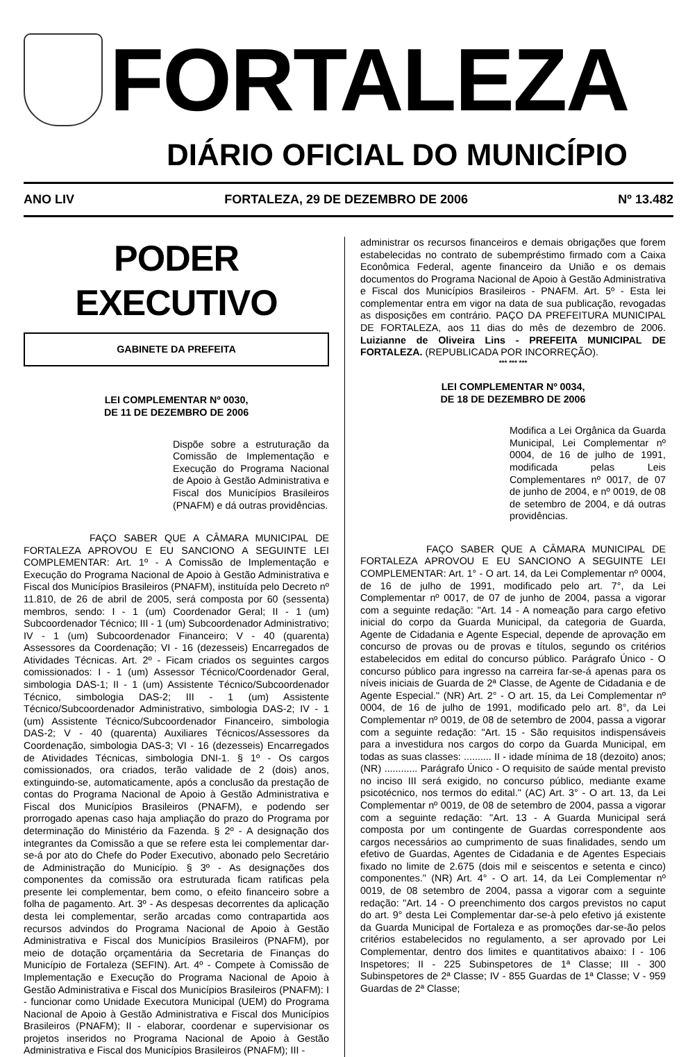FORTALEZA
DIÁRIO OFICIAL DO MUNICÍPIO
ANO LIV FORTALEZA, 29 DE DEZEMBRO DE 2006 Nº 13.482
PODER EXECUTIVO
GABINETE DA PREFEITA
LEI COMPLEMENTAR Nº 0030,
DE 11 DE DEZEMBRO DE 2006
Dispõe sobre a estruturação da Comissão de Implementação e Execução do Programa Nacional de Apoio à Gestão Administrativa e Fiscal dos Municípios Brasileiros (PNAFM) e dá outras providências.
FAÇO SABER QUE A CÂMARA MUNICIPAL DE FORTALEZA APROVOU E EU SANCIONO A SEGUINTE LEI COMPLEMENTAR: Art. 1º - A Comissão de Implementação e Execução do Programa Nacional de Apoio à Gestão Administrativa e Fiscal dos Municípios Brasileiros (PNAFM), instituída pelo Decreto nº 11.810, de 26 de abril de 2005, será composta por 60 (sessenta) membros, sendo: I - 1 (um) Coordenador Geral; II - 1 (um) Subcoordenador Técnico; III - 1 (um) Subcoordenador Administrativo; IV - 1 (um) Subcoordenador Financeiro; V - 40 (quarenta) Assessores da Coordenação; VI - 16 (dezesseis) Encarregados de Atividades Técnicas. Art. 2º - Ficam criados os seguintes cargos comissionados: I - 1 (um) Assessor Técnico/Coordenador Geral, simbologia DAS-1; II - 1 (um) Assistente Técnico/Subcoordenador Técnico, simbologia DAS-2; III - 1 (um) Assistente Técnico/Subcoordenador Administrativo, simbologia DAS-2; IV - 1 (um) Assistente Técnico/Subcoordenador Financeiro, simbologia DAS-2; V - 40 (quarenta) Auxiliares Técnicos/Assessores da Coordenação, simbologia DAS-3; VI - 16 (dezesseis) Encarregados de Atividades Técnicas, simbologia DNI-1. § 1º - Os cargos comissionados, ora criados, terão validade de 2 (dois) anos, extinguindo-se, automaticamente, após a conclusão da prestação de contas do Programa Nacional de Apoio à Gestão Administrativa e Fiscal dos Municípios Brasileiros (PNAFM), e podendo ser prorrogado apenas caso haja ampliação do prazo do Programa por determinação do Ministério da Fazenda. § 2º - A designação dos integrantes da Comissão a que se refere esta lei complementar dar-se-á por ato do Chefe do Poder Executivo, abonado pelo Secretário de Administração do Município. § 3º - As designações dos componentes da comissão ora estruturada ficam ratificas pela presente lei complementar, bem como, o efeito financeiro sobre a folha de pagamento. Art. 3º - As despesas decorrentes da aplicação desta lei complementar, serão arcadas como contrapartida aos recursos advindos do Programa Nacional de Apoio à Gestão Administrativa e Fiscal dos Municípios Brasileiros (PNAFM), por meio de dotação orçamentária da Secretaria de Finanças do Município de Fortaleza (SEFIN). Art. 4º - Compete à Comissão de Implementação e Execução do Programa Nacional de Apoio à Gestão Administrativa e Fiscal dos Municípios Brasileiros (PNAFM): I - funcionar como Unidade Executora Municipal (UEM) do Programa Nacional de Apoio à Gestão Administrativa e Fiscal dos Municípios Brasileiros (PNAFM); II - elaborar, coordenar e supervisionar os projetos inseridos no Programa Nacional de Apoio à Gestão Administrativa e Fiscal dos Municípios Brasileiros (PNAFM); III -
administrar os recursos financeiros e demais obrigações que forem estabelecidas no contrato de subempréstimo firmado com a Caixa Econômica Federal, agente financeiro da União e os demais documentos do Programa Nacional de Apoio à Gestão Administrativa e Fiscal dos Municípios Brasileiros - PNAFM. Art. 5º - Esta lei complementar entra em vigor na data de sua publicação, revogadas as disposições em contrário. PAÇO DA PREFEITURA MUNICIPAL DE FORTALEZA, aos 11 dias do mês de dezembro de 2006. Luizianne de Oliveira Lins - PREFEITA MUNICIPAL DE FORTALEZA. (REPUBLICADA POR INCORREÇÃO).
*** *** ***
LEI COMPLEMENTAR Nº 0034,
DE 18 DE DEZEMBRO DE 2006
Modifica a Lei Orgânica da Guarda Municipal, Lei Complementar nº 0004, de 16 de julho de 1991, modificada pelas Leis Complementares nº 0017, de 07 de junho de 2004, e nº 0019, de 08 de setembro de 2004, e dá outras providências.
FAÇO SABER QUE A CÂMARA MUNICIPAL DE FORTALEZA APROVOU E EU SANCIONO A SEGUINTE LEI COMPLEMENTAR: Art. 1° - O art. 14, da Lei Complementar nº 0004, de 16 de julho de 1991, modificado pelo art. 7°, da Lei Complementar nº 0017, de 07 de junho de 2004, passa a vigorar com a seguinte redação: "Art. 14 - A nomeação para cargo efetivo inicial do corpo da Guarda Municipal, da categoria de Guarda, Agente de Cidadania e Agente Especial, depende de aprovação em concurso de provas ou de provas e títulos, segundo os critérios estabelecidos em edital do concurso público. Parágrafo Único - O concurso público para ingresso na carreira far-se-á apenas para os níveis iniciais de Guarda de 2ª Classe, de Agente de Cidadania e de Agente Especial." (NR) Art. 2° - O art. 15, da Lei Complementar nº 0004, de 16 de julho de 1991, modificado pelo art. 8°, da Lei Complementar nº 0019, de 08 de setembro de 2004, passa a vigorar com a seguinte redação: "Art. 15 - São requisitos indispensáveis para a investidura nos cargos do corpo da Guarda Municipal, em todas as suas classes: .......... II - idade mínima de 18 (dezoito) anos; (NR) ............ Parágrafo Único - O requisito de saúde mental previsto no inciso III será exigido, no concurso público, mediante exame psicotécnico, nos termos do edital." (AC) Art. 3° - O art. 13, da Lei Complementar nº 0019, de 08 de setembro de 2004, passa a vigorar com a seguinte redação: "Art. 13 - A Guarda Municipal será composta por um contingente de Guardas correspondente aos cargos necessários ao cumprimento de suas finalidades, sendo um efetivo de Guardas, Agentes de Cidadania e de Agentes Especiais fixado no limite de 2.675 (dois mil e seiscentos e setenta e cinco) componentes." (NR) Art. 4° - O art. 14, da Lei Complementar nº 0019, de 08 setembro de 2004, passa a vigorar com a seguinte redação: "Art. 14 - O preenchimento dos cargos previstos no caput do art. 9° desta Lei Complementar dar-se-à pelo efetivo já existente da Guarda Municipal de Fortaleza e as promoções dar-se-ão pelos critérios estabelecidos no regulamento, a ser aprovado por Lei Complementar, dentro dos limites e quantitativos abaixo: I - 106 Inspetores; II - 225 Subinspetores de 1ª Classe; III - 300 Subinspetores de 2ª Classe; IV - 855 Guardas de 1ª Classe; V - 959 Guardas de 2ª Classe;